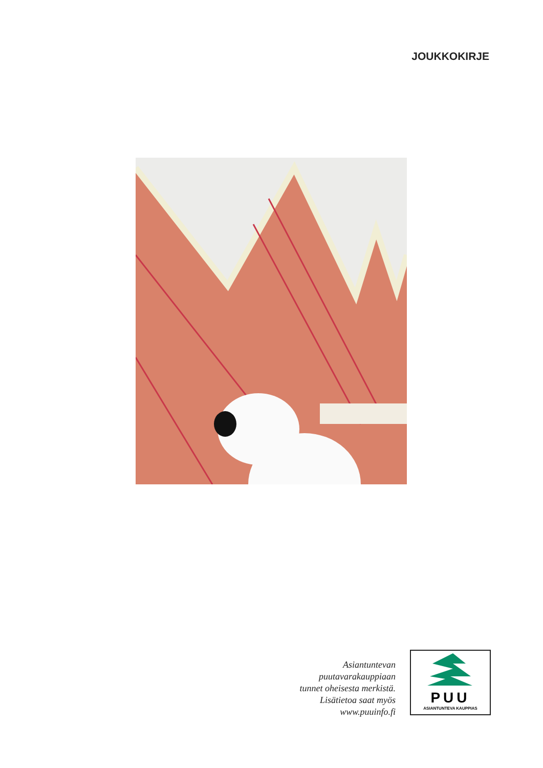JOUKKOKIRJE
Asiantuntevan
puutavarakauppiaan
tunnet oheisesta merkistä.
Lisätietoa saat myös
www.puuinfo.fi
PUU
ASIANTUNTEVA KAUPPIAS